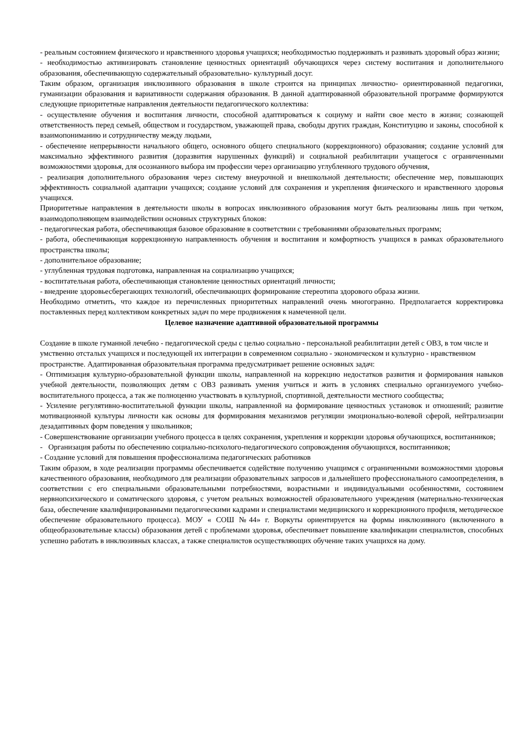- реальным состоянием физического и нравственного здоровья учащихся; необходимостью поддерживать и развивать здоровый образ жизни;
- необходимостью активизировать становление ценностных ориентаций обучающихся через систему воспитания и дополнительного образования, обеспечивающую содержательный образовательно- культурный досуг.
Таким образом, организация инклюзивного образования в школе строится на принципах личностно- ориентированной педагогики, гуманизации образования и вариативности содержания образования. В данной адаптированной образовательной программе формируются следующие приоритетные направления деятельности педагогического коллектива:
- осуществление обучения и воспитания личности, способной адаптироваться к социуму и найти свое место в жизни; сознающей ответственность перед семьей, обществом и государством, уважающей права, свободы других граждан, Конституцию и законы, способной к взаимопониманию и сотрудничеству между людьми,
- обеспечение непрерывности начального общего, основного общего специального (коррекционного) образования; создание условий для максимально эффективного развития (доразвития нарушенных функций) и социальной реабилитации учащегося с ограниченными возможностями здоровья, для осознанного выбора им профессии через организацию углубленного трудового обучения,
- реализация дополнительного образования через систему внеурочной и внешкольной деятельности; обеспечение мер, повышающих эффективность социальной адаптации учащихся; создание условий для сохранения и укрепления физического и нравственного здоровья учащихся.
Приоритетные направления в деятельности школы в вопросах инклюзивного образования могут быть реализованы лишь при четком, взаимодополняющем взаимодействии основных структурных блоков:
- педагогическая работа, обеспечивающая базовое образование в соответствии с требованиями образовательных программ;
- работа, обеспечивающая коррекционную направленность обучения и воспитания и комфортность учащихся в рамках образовательного пространства школы;
- дополнительное образование;
- углубленная трудовая подготовка, направленная на социализацию учащихся;
- воспитательная работа, обеспечивающая становление ценностных ориентаций личности;
- внедрение здоровьесберегающих технологий, обеспечивающих формирование стереотипа здорового образа жизни.
Необходимо отметить, что каждое из перечисленных приоритетных направлений очень многогранно. Предполагается корректировка поставленных перед коллективом конкретных задач по мере продвижения к намеченной цели.
Целевое назначение адаптивной образовательной программы
Создание в школе гуманной лечебно - педагогической среды с целью социально - персональной реабилитации детей с ОВЗ, в том числе и умственно отсталых учащихся и последующей их интеграции в современном социально - экономическом и культурно - нравственном пространстве. Адаптированная образовательная программа предусматривает решение основных задач:
- Оптимизация культурно-образовательной функции школы, направленной на коррекцию недостатков развития и формирования навыков учебной деятельности, позволяющих детям с ОВЗ развивать умения учиться и жить в условиях специально организуемого учебно-воспитательного процесса, а так же полноценно участвовать в культурной, спортивной, деятельности местного сообщества;
- Усиление регулятивно-воспитательной функции школы, направленной на формирование ценностных установок и отношений; развитие мотивационной культуры личности как основы для формирования механизмов регуляции эмоционально-волевой сферой, нейтрализации дезадаптивных форм поведения у школьников;
- Совершенствование организации учебного процесса в целях сохранения, укрепления и коррекции здоровья обучающихся, воспитанников;
- Организация работы по обеспечению социально-психолого-педагогического сопровождения обучающихся, воспитанников;
- Создание условий для повышения профессионализма педагогических работников
Таким образом, в ходе реализации программы обеспечивается содействие получению учащимся с ограниченными возможностями здоровья качественного образования, необходимого для реализации образовательных запросов и дальнейшего профессионального самоопределения, в соответствии с его специальными образовательными потребностями, возрастными и индивидуальными особенностями, состоянием нервнопсихического и соматического здоровья, с учетом реальных возможностей образовательного учреждения (материально-техническая база, обеспечение квалифицированными педагогическими кадрами и специалистами медицинского и коррекционного профиля, методическое обеспечение образовательного процесса). МОУ « СОШ №44» г. Воркуты ориентируется на формы инклюзивного (включенного в общеобразовательные классы) образования детей с проблемами здоровья, обеспечивает повышение квалификации специалистов, способных успешно работать в инклюзивных классах, а также специалистов осуществляющих обучение таких учащихся на дому.